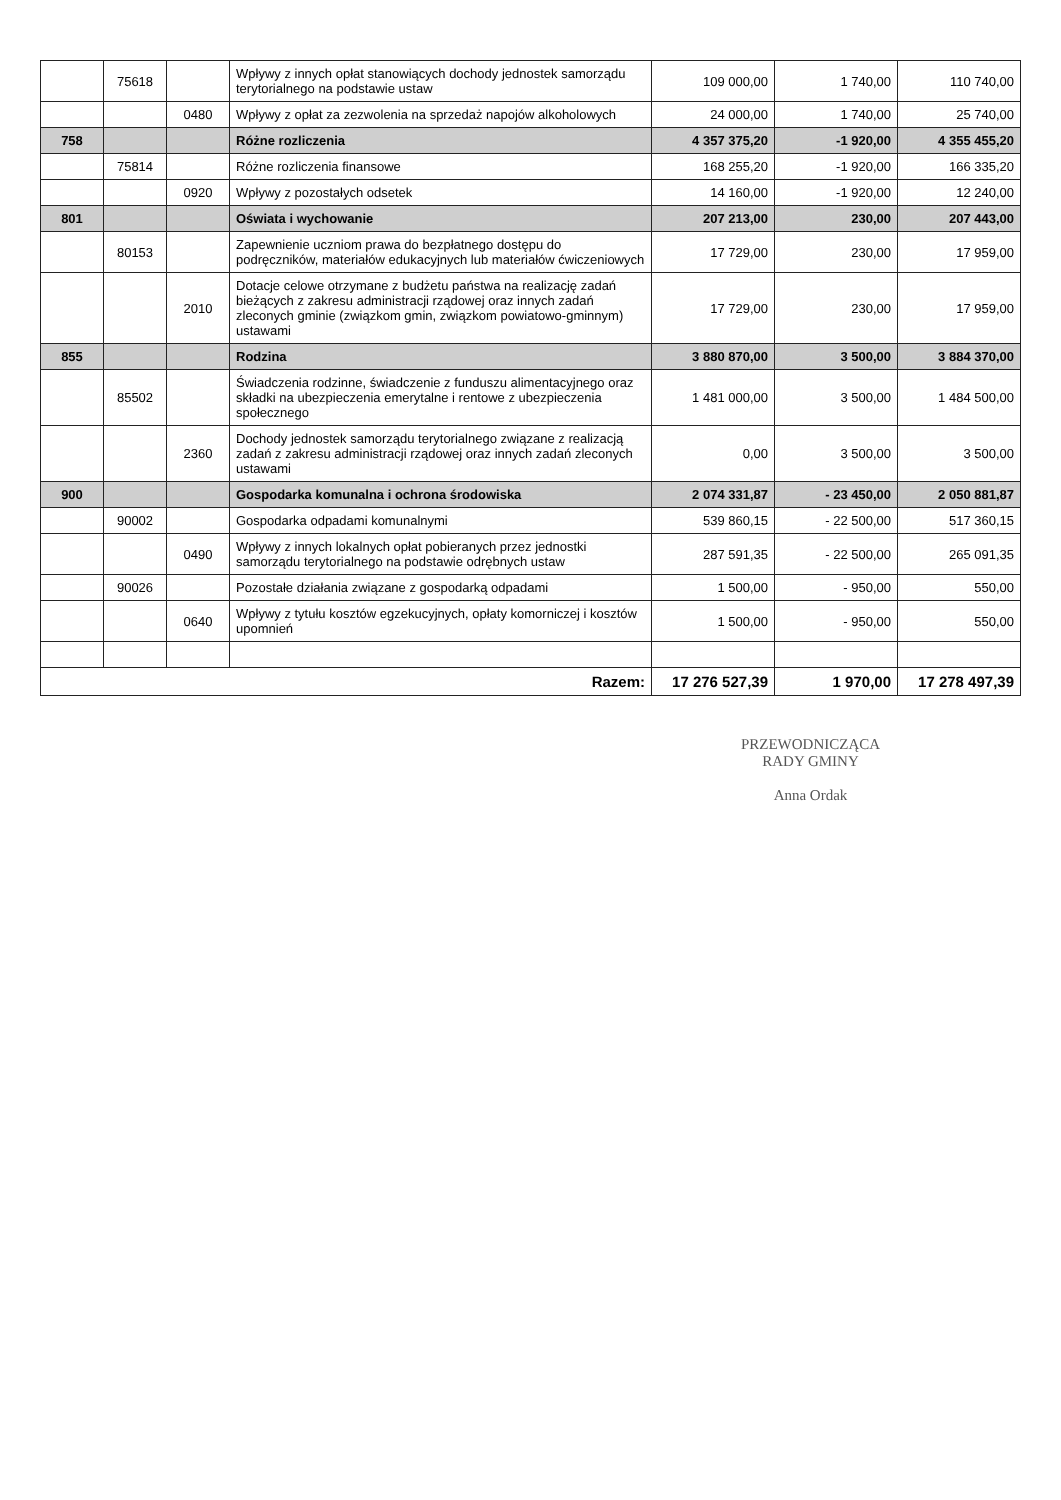| | 75618 | | Wpływy z innych opłat stanowiących dochody jednostek samorządu terytorialnego na podstawie ustaw | 109 000,00 | 1 740,00 | 110 740,00 |
| | | 0480 | Wpływy z opłat za zezwolenia na sprzedaż napojów alkoholowych | 24 000,00 | 1 740,00 | 25 740,00 |
| 758 | | | Różne rozliczenia | 4 357 375,20 | -1 920,00 | 4 355 455,20 |
| | 75814 | | Różne rozliczenia finansowe | 168 255,20 | -1 920,00 | 166 335,20 |
| | | 0920 | Wpływy z pozostałych odsetek | 14 160,00 | -1 920,00 | 12 240,00 |
| 801 | | | Oświata i wychowanie | 207 213,00 | 230,00 | 207 443,00 |
| | 80153 | | Zapewnienie uczniom prawa do bezpłatnego dostępu do podręczników, materiałów edukacyjnych lub materiałów ćwiczeniowych | 17 729,00 | 230,00 | 17 959,00 |
| | | 2010 | Dotacje celowe otrzymane z budżetu państwa na realizację zadań bieżących z zakresu administracji rządowej oraz innych zadań zleconych gminie (związkom gmin, związkom powiatowo-gminnym) ustawami | 17 729,00 | 230,00 | 17 959,00 |
| 855 | | | Rodzina | 3 880 870,00 | 3 500,00 | 3 884 370,00 |
| | 85502 | | Świadczenia rodzinne, świadczenie z funduszu alimentacyjnego oraz składki na ubezpieczenia emerytalne i rentowe z ubezpieczenia społecznego | 1 481 000,00 | 3 500,00 | 1 484 500,00 |
| | | 2360 | Dochody jednostek samorządu terytorialnego związane z realizacją zadań z zakresu administracji rządowej oraz innych zadań zleconych ustawami | 0,00 | 3 500,00 | 3 500,00 |
| 900 | | | Gospodarka komunalna i ochrona środowiska | 2 074 331,87 | - 23 450,00 | 2 050 881,87 |
| | 90002 | | Gospodarka odpadami komunalnymi | 539 860,15 | - 22 500,00 | 517 360,15 |
| | | 0490 | Wpływy z innych lokalnych opłat pobieranych przez jednostki samorządu terytorialnego na podstawie odrębnych ustaw | 287 591,35 | - 22 500,00 | 265 091,35 |
| | 90026 | | Pozostałe działania związane z gospodarką odpadami | 1 500,00 | - 950,00 | 550,00 |
| | | 0640 | Wpływy z tytułu kosztów egzekucyjnych, opłaty komorniczej i kosztów upomnień | 1 500,00 | - 950,00 | 550,00 |
| Razem: | | | | 17 276 527,39 | 1 970,00 | 17 278 497,39 |
PRZEWODNICZĄCA
RADY GMINY
Anna Ordak